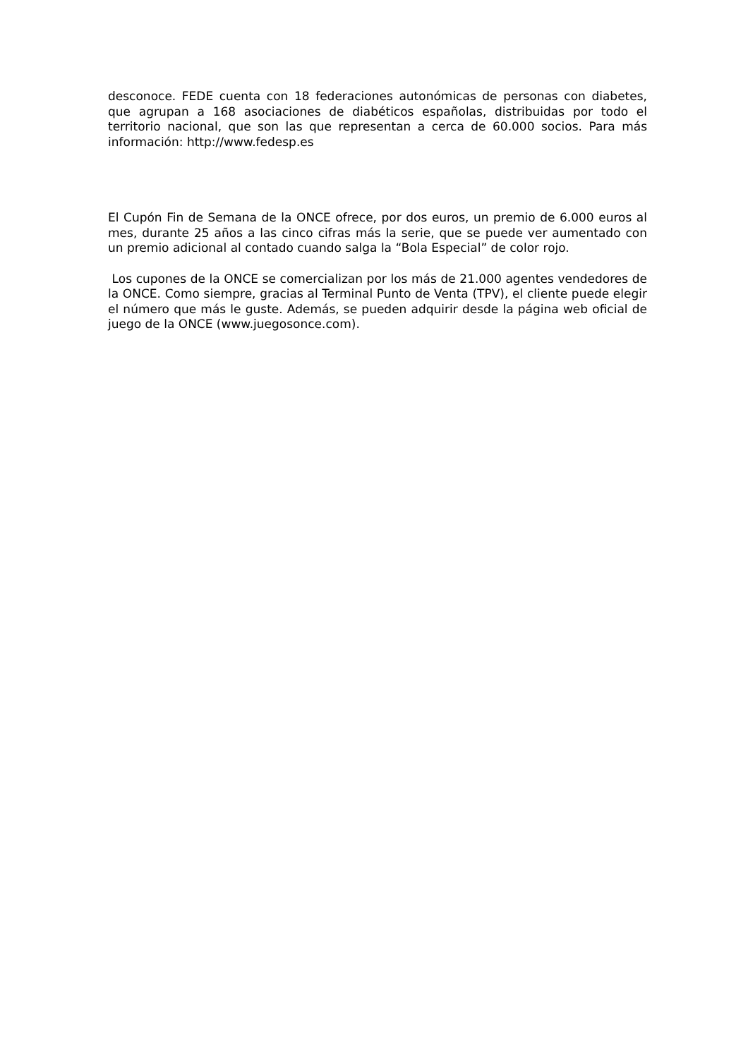desconoce. FEDE cuenta con 18 federaciones autonómicas de personas con diabetes, que agrupan a 168 asociaciones de diabéticos españolas, distribuidas por todo el territorio nacional, que son las que representan a cerca de 60.000 socios. Para más información: http://www.fedesp.es
El Cupón Fin de Semana de la ONCE ofrece, por dos euros, un premio de 6.000 euros al mes, durante 25 años a las cinco cifras más la serie, que se puede ver aumentado con un premio adicional al contado cuando salga la “Bola Especial” de color rojo.
Los cupones de la ONCE se comercializan por los más de 21.000 agentes vendedores de la ONCE. Como siempre, gracias al Terminal Punto de Venta (TPV), el cliente puede elegir el número que más le guste. Además, se pueden adquirir desde la página web oficial de juego de la ONCE (www.juegosonce.com).